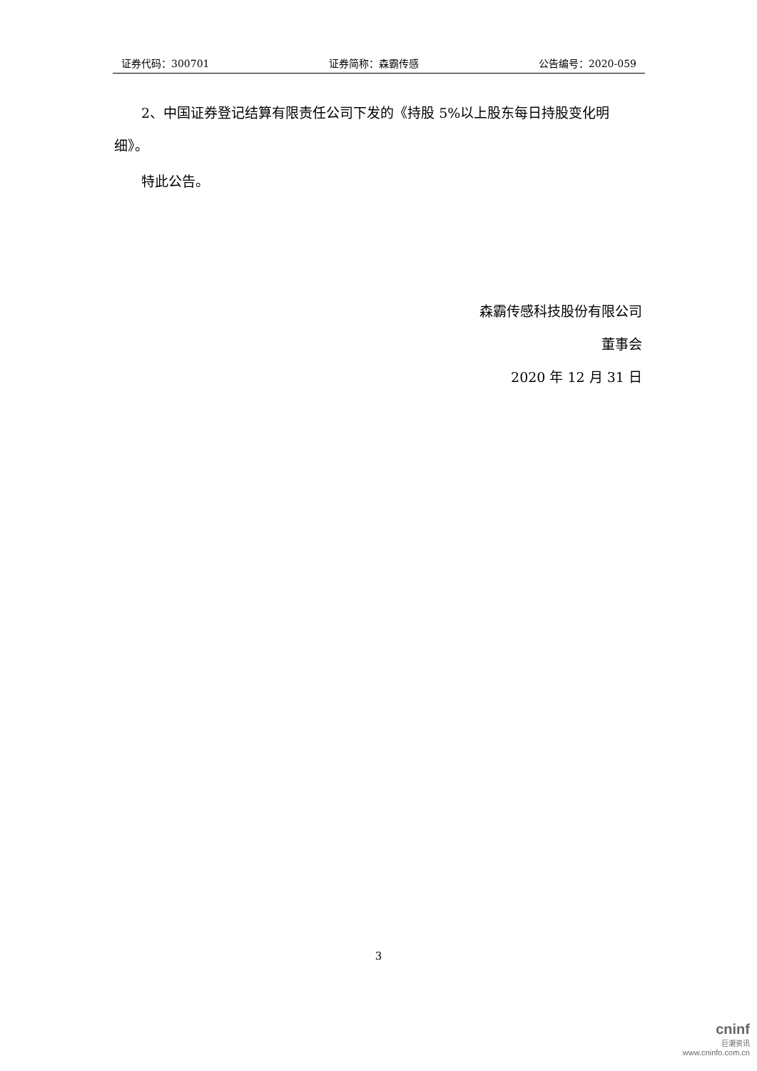证券代码：300701 证券简称：森霸传感 公告编号：2020-059
2、中国证券登记结算有限责任公司下发的《持股 5%以上股东每日持股变化明细》。
特此公告。
森霸传感科技股份有限公司
董事会
2020 年 12 月 31 日
3
cninf
巨潮资讯
www.cninfo.com.cn